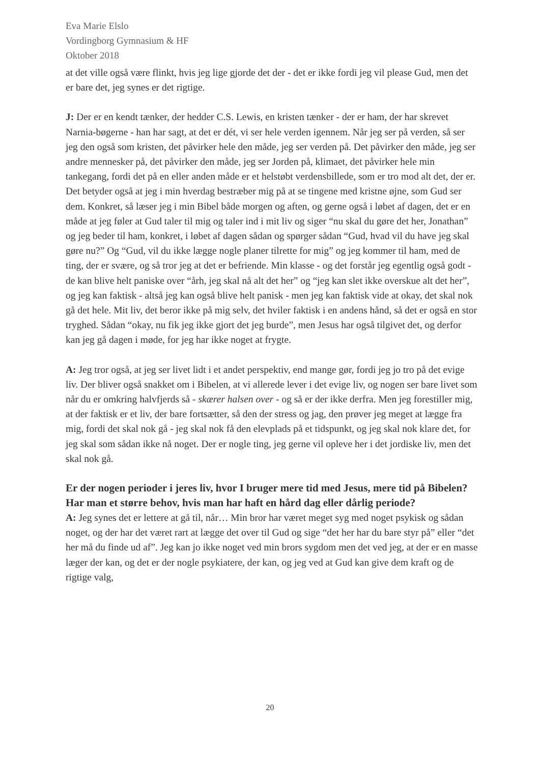Eva Marie Elslo
Vordingborg Gymnasium & HF
Oktober 2018
at det ville også være flinkt, hvis jeg lige gjorde det der - det er ikke fordi jeg vil please Gud, men det er bare det, jeg synes er det rigtige.
J: Der er en kendt tænker, der hedder C.S. Lewis, en kristen tænker - der er ham, der har skrevet Narnia-bøgerne - han har sagt, at det er dét, vi ser hele verden igennem. Når jeg ser på verden, så ser jeg den også som kristen, det påvirker hele den måde, jeg ser verden på. Det påvirker den måde, jeg ser andre mennesker på, det påvirker den måde, jeg ser Jorden på, klimaet, det påvirker hele min tankegang, fordi det på en eller anden måde er et helstøbt verdensbillede, som er tro mod alt det, der er. Det betyder også at jeg i min hverdag bestræber mig på at se tingene med kristne øjne, som Gud ser dem. Konkret, så læser jeg i min Bibel både morgen og aften, og gerne også i løbet af dagen, det er en måde at jeg føler at Gud taler til mig og taler ind i mit liv og siger “nu skal du gøre det her, Jonathan” og jeg beder til ham, konkret, i løbet af dagen sådan og spørger sådan “Gud, hvad vil du have jeg skal gøre nu?” Og “Gud, vil du ikke lægge nogle planer tilrette for mig” og jeg kommer til ham, med de ting, der er svære, og så tror jeg at det er befriende. Min klasse - og det forstår jeg egentlig også godt - de kan blive helt paniske over “årh, jeg skal nå alt det her” og “jeg kan slet ikke overskue alt det her”, og jeg kan faktisk - altså jeg kan også blive helt panisk - men jeg kan faktisk vide at okay, det skal nok gå det hele. Mit liv, det beror ikke på mig selv, det hviler faktisk i en andens hånd, så det er også en stor tryghed. Sådan “okay, nu fik jeg ikke gjort det jeg burde”, men Jesus har også tilgivet det, og derfor kan jeg gå dagen i møde, for jeg har ikke noget at frygte.
A: Jeg tror også, at jeg ser livet lidt i et andet perspektiv, end mange gør, fordi jeg jo tro på det evige liv. Der bliver også snakket om i Bibelen, at vi allerede lever i det evige liv, og nogen ser bare livet som når du er omkring halvfjerds så - skærer halsen over - og så er der ikke derfra. Men jeg forestiller mig, at der faktisk er et liv, der bare fortsætter, så den der stress og jag, den prøver jeg meget at lægge fra mig, fordi det skal nok gå - jeg skal nok få den elevplads på et tidspunkt, og jeg skal nok klare det, for jeg skal som sådan ikke nå noget. Der er nogle ting, jeg gerne vil opleve her i det jordiske liv, men det skal nok gå.
Er der nogen perioder i jeres liv, hvor I bruger mere tid med Jesus, mere tid på Bibelen?
Har man et større behov, hvis man har haft en hård dag eller dårlig periode?
A: Jeg synes det er lettere at gå til, når… Min bror har været meget syg med noget psykisk og sådan noget, og der har det været rart at lægge det over til Gud og sige “det her har du bare styr på” eller “det her må du finde ud af”. Jeg kan jo ikke noget ved min brors sygdom men det ved jeg, at der er en masse læger der kan, og det er der nogle psykiatere, der kan, og jeg ved at Gud kan give dem kraft og de rigtige valg,
20